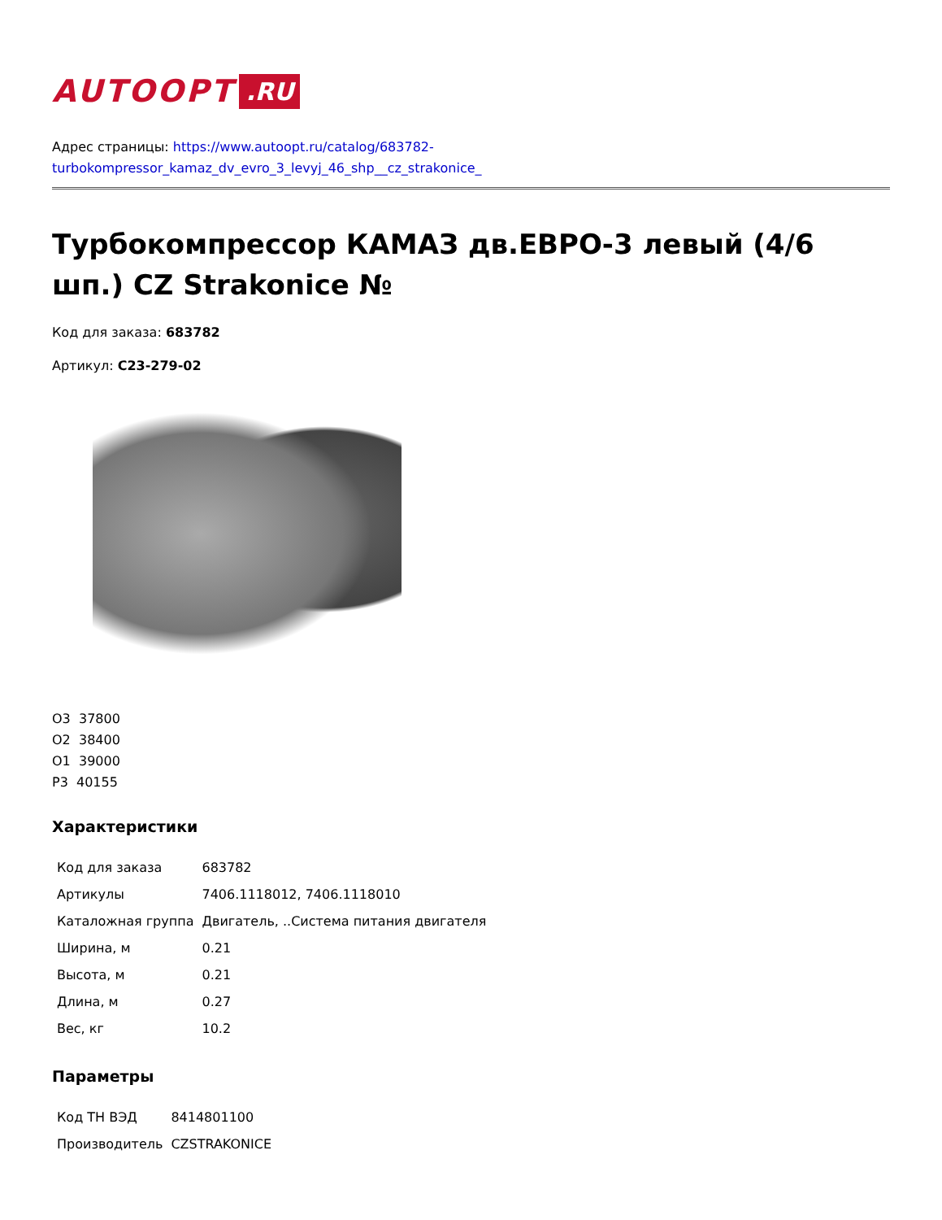AUTOOPT.RU
Адрес страницы: https://www.autoopt.ru/catalog/683782-
turbokompressor_kamaz_dv_evro_3_levyj_46_shp__cz_strakonice_
Турбокомпрессор КАМАЗ дв.ЕВРО-3 левый (4/6 шп.) CZ Strakonice №
Код для заказа: 683782
Артикул: C23-279-02
О3 37800
О2 38400
О1 39000
Р3 40155
Характеристики
| Код для заказа | 683782 |
| Артикулы | 7406.1118012, 7406.1118010 |
| Каталожная группа | Двигатель, ..Система питания двигателя |
| Ширина, м | 0.21 |
| Высота, м | 0.21 |
| Длина, м | 0.27 |
| Вес, кг | 10.2 |
Параметры
| Код ТН ВЭД | 8414801100 |
| Производитель | CZSTRAKONICE |